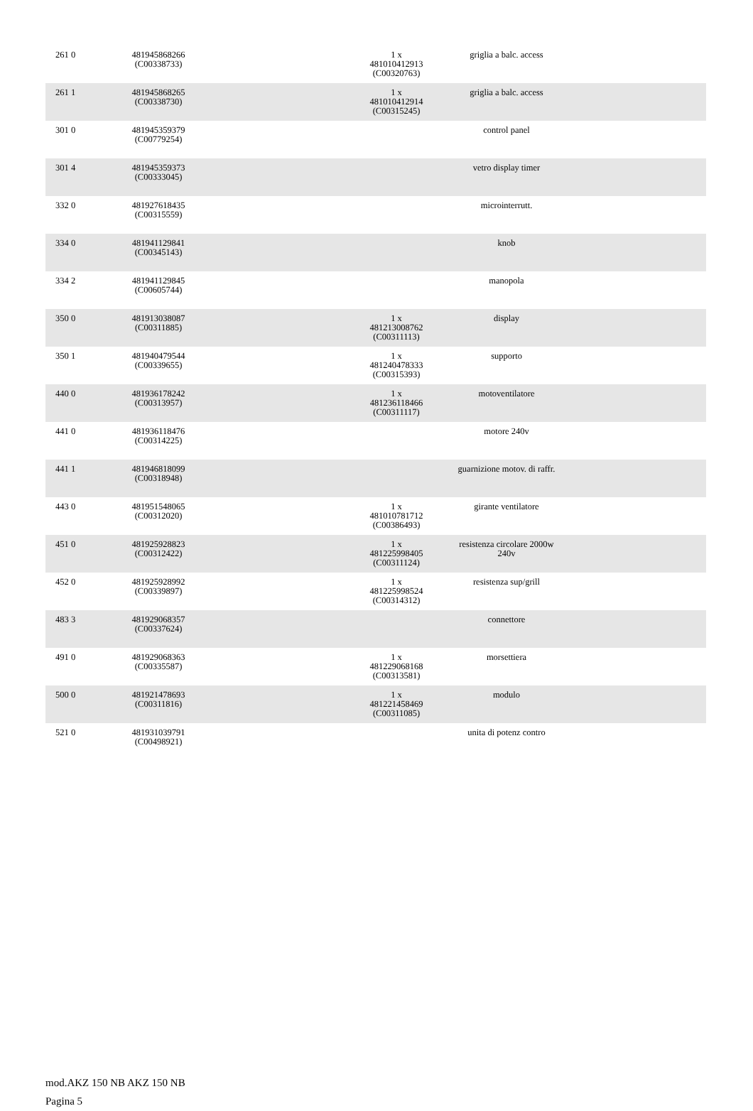| 261 0 | 481945868266 (C00338733) | | 1 x 481010412913 (C00320763) | griglia a balc. access | |
| 261 1 | 481945868265 (C00338730) | | 1 x 481010412914 (C00315245) | griglia a balc. access | |
| 301 0 | 481945359379 (C00779254) | | | control panel | |
| 301 4 | 481945359373 (C00333045) | | | vetro display timer | |
| 332 0 | 481927618435 (C00315559) | | | microinterrutt. | |
| 334 0 | 481941129841 (C00345143) | | | knob | |
| 334 2 | 481941129845 (C00605744) | | | manopola | |
| 350 0 | 481913038087 (C00311885) | | 1 x 481213008762 (C00311113) | display | |
| 350 1 | 481940479544 (C00339655) | | 1 x 481240478333 (C00315393) | supporto | |
| 440 0 | 481936178242 (C00313957) | | 1 x 481236118466 (C00311117) | motoventilatore | |
| 441 0 | 481936118476 (C00314225) | | | motore 240v | |
| 441 1 | 481946818099 (C00318948) | | | guarnizione motov. di raffr. | |
| 443 0 | 481951548065 (C00312020) | | 1 x 481010781712 (C00386493) | girante ventilatore | |
| 451 0 | 481925928823 (C00312422) | | 1 x 481225998405 (C00311124) | resistenza circolare 2000w 240v | |
| 452 0 | 481925928992 (C00339897) | | 1 x 481225998524 (C00314312) | resistenza sup/grill | |
| 483 3 | 481929068357 (C00337624) | | | connettore | |
| 491 0 | 481929068363 (C00335587) | | 1 x 481229068168 (C00313581) | morsettiera | |
| 500 0 | 481921478693 (C00311816) | | 1 x 481221458469 (C00311085) | modulo | |
| 521 0 | 481931039791 (C00498921) | | | unita di potenz contro | |
mod.AKZ 150 NB AKZ 150 NB
Pagina 5